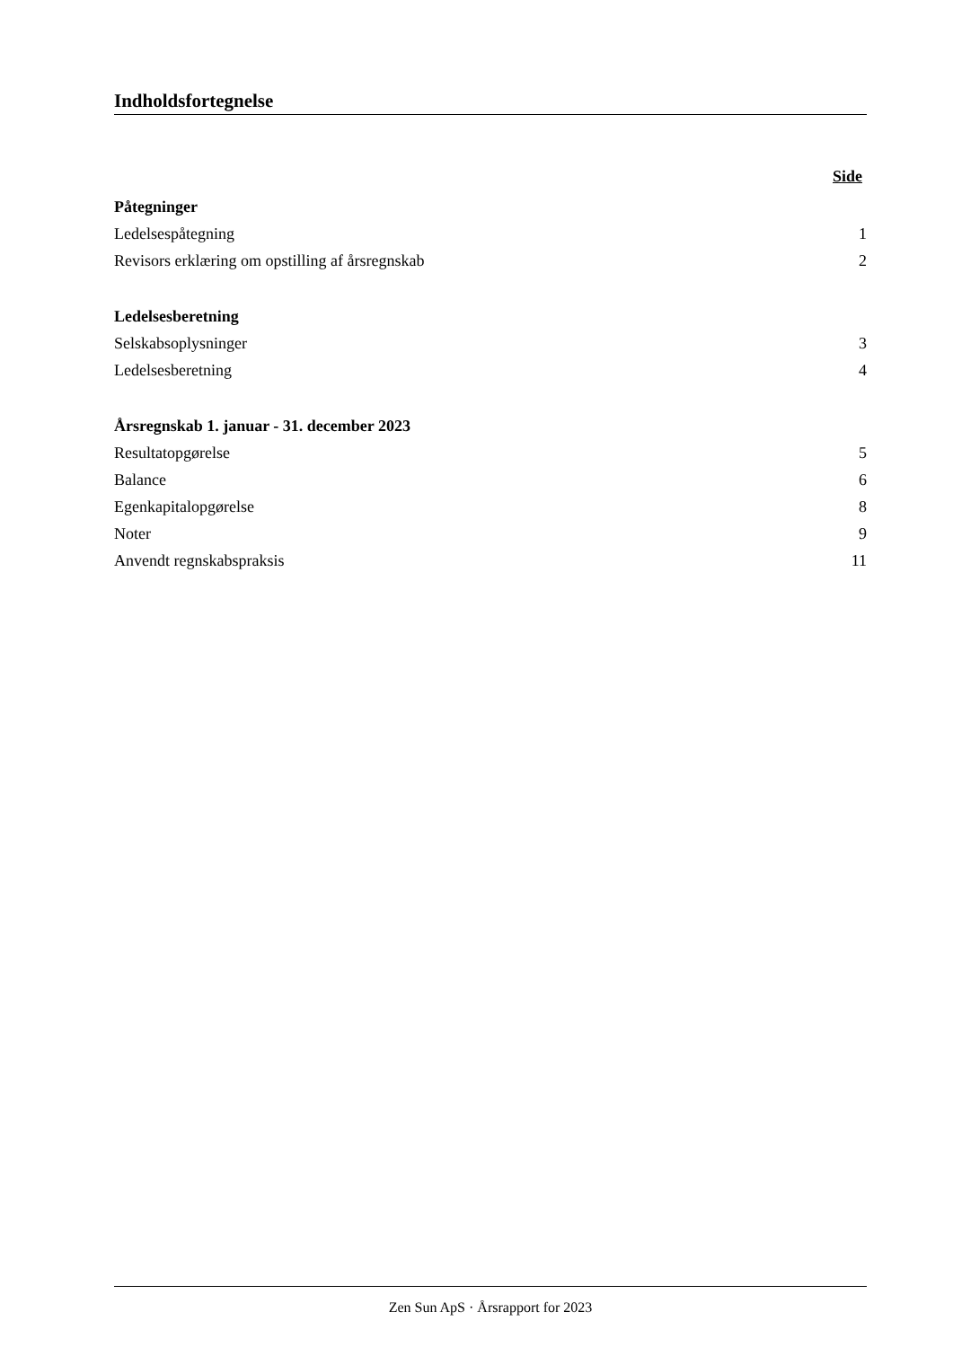Indholdsfortegnelse
Side
Påtegninger
Ledelsespåtegning 1
Revisors erklæring om opstilling af årsregnskab 2
Ledelsesberetning
Selskabsoplysninger 3
Ledelsesberetning 4
Årsregnskab 1. januar - 31. december 2023
Resultatopgørelse 5
Balance 6
Egenkapitalopgørelse 8
Noter 9
Anvendt regnskabspraksis 11
Zen Sun ApS · Årsrapport for 2023